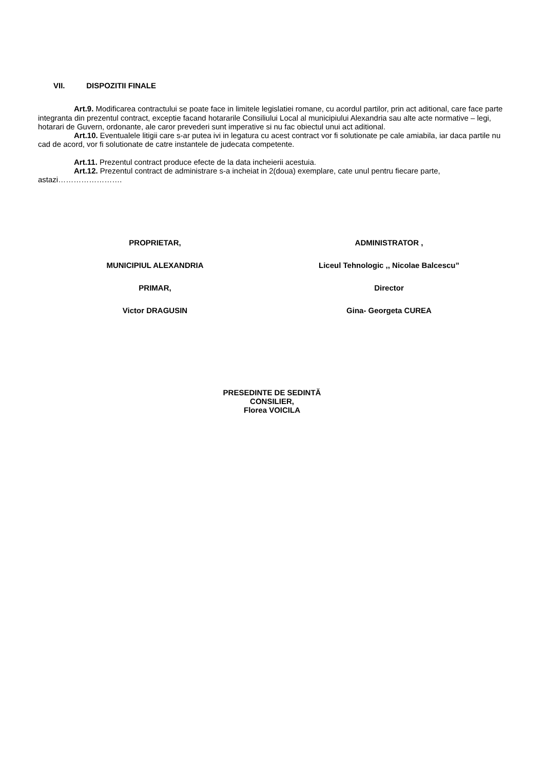VII. DISPOZITII FINALE
Art.9. Modificarea contractului se poate face in limitele legislatiei romane, cu acordul partilor, prin act aditional, care face parte integranta din prezentul contract, exceptie facand hotararile Consiliului Local al municipiului Alexandria sau alte acte normative – legi, hotarari de Guvern, ordonante, ale caror prevederi sunt imperative si nu fac obiectul unui act aditional.
Art.10. Eventualele litigii care s-ar putea ivi in legatura cu acest contract vor fi solutionate pe cale amiabila, iar daca partile nu cad de acord, vor fi solutionate de catre instantele de judecata competente.
Art.11. Prezentul contract produce efecte de la data incheierii acestuia.
Art.12. Prezentul contract de administrare s-a incheiat in 2(doua) exemplare, cate unul pentru fiecare parte, astazi…………………….
PROPRIETAR,
MUNICIPIUL ALEXANDRIA
PRIMAR,
Victor DRAGUSIN
ADMINISTRATOR ,
Liceul Tehnologic ,, Nicolae Balcescu”
Director
Gina- Georgeta CUREA
PRESEDINTE DE SEDINTĂ
CONSILIER,
Florea VOICILA